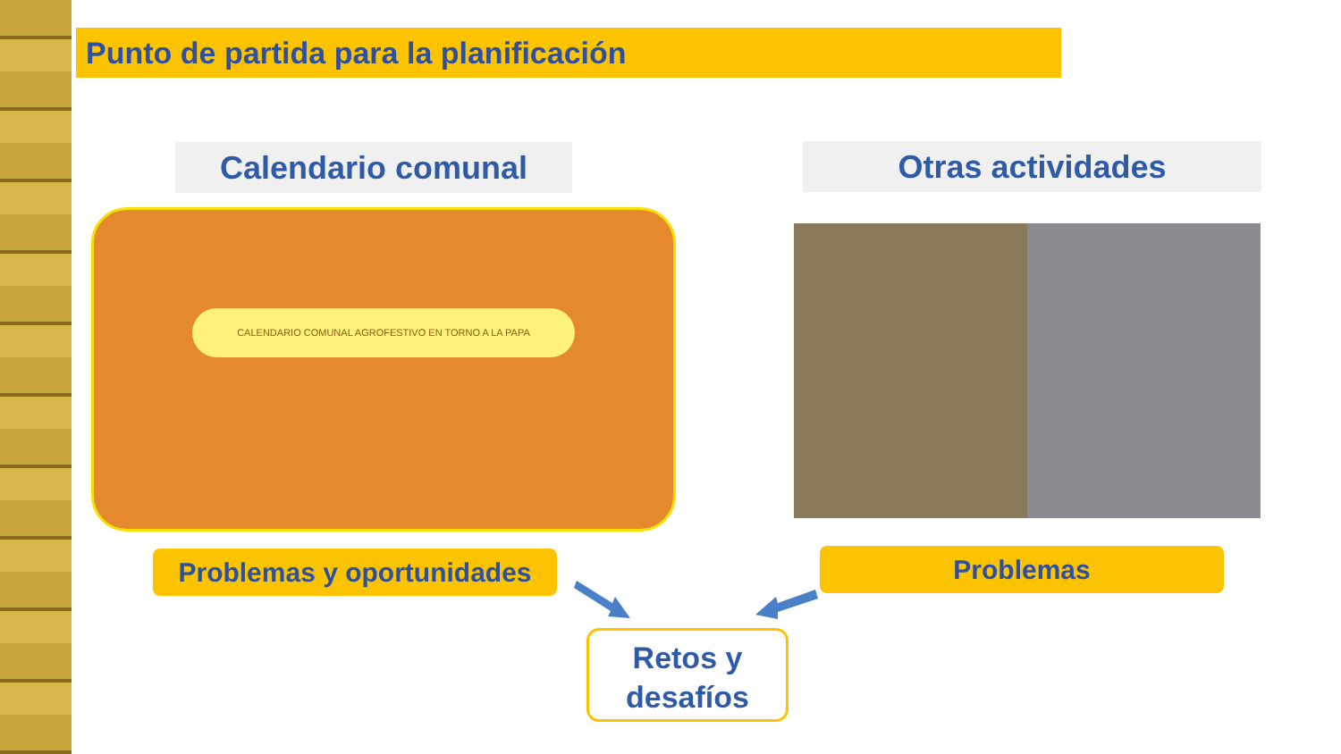Punto de partida para la planificación
Calendario comunal Otras actividades
CALENDARIO COMUNAL AGROFESTIVO EN TORNO A LA PAPA
Problemas y oportunidades Problemas
Retos y
desafíos